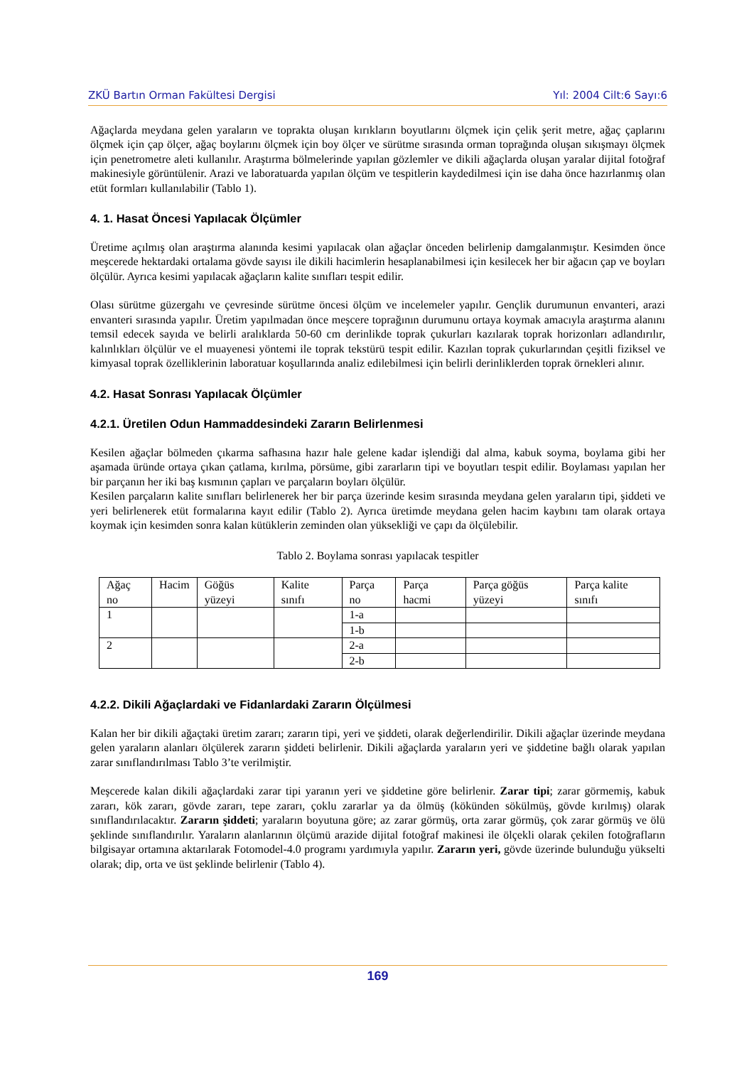ZKÜ Bartın Orman Fakültesi Dergisi Yıl: 2004 Cilt:6 Sayı:6
Ağaçlarda meydana gelen yaraların ve toprakta oluşan kırıkların boyutlarını ölçmek için çelik şerit metre, ağaç çaplarını ölçmek için çap ölçer, ağaç boylarını ölçmek için boy ölçer ve sürütme sırasında orman toprağında oluşan sıkışmayı ölçmek için penetrometre aleti kullanılır. Araştırma bölmelerinde yapılan gözlemler ve dikili ağaçlarda oluşan yaralar dijital fotoğraf makinesiyle görüntülenir. Arazi ve laboratuarda yapılan ölçüm ve tespitlerin kaydedilmesi için ise daha önce hazırlanmış olan etüt formları kullanılabilir (Tablo 1).
4. 1. Hasat Öncesi Yapılacak Ölçümler
Üretime açılmış olan araştırma alanında kesimi yapılacak olan ağaçlar önceden belirlenip damgalanmıştır. Kesimden önce meşcerede hektardaki ortalama gövde sayısı ile dikili hacimlerin hesaplanabilmesi için kesilecek her bir ağacın çap ve boyları ölçülür. Ayrıca kesimi yapılacak ağaçların kalite sınıfları tespit edilir.
Olası sürütme güzergahı ve çevresinde sürütme öncesi ölçüm ve incelemeler yapılır. Gençlik durumunun envanteri, arazi envanteri sırasında yapılır. Üretim yapılmadan önce meşcere toprağının durumunu ortaya koymak amacıyla araştırma alanını temsil edecek sayıda ve belirli aralıklarda 50-60 cm derinlikde toprak çukurları kazılarak toprak horizonları adlandırılır, kalınlıkları ölçülür ve el muayenesi yöntemi ile toprak tekstürü tespit edilir. Kazılan toprak çukurlarından çeşitli fiziksel ve kimyasal toprak özelliklerinin laboratuar koşullarında analiz edilebilmesi için belirli derinliklerden toprak örnekleri alınır.
4.2. Hasat Sonrası Yapılacak Ölçümler
4.2.1. Üretilen Odun Hammaddesindeki Zararın Belirlenmesi
Kesilen ağaçlar bölmeden çıkarma safhasına hazır hale gelene kadar işlendiği dal alma, kabuk soyma, boylama gibi her aşamada üründe ortaya çıkan çatlama, kırılma, pörsüme, gibi zararların tipi ve boyutları tespit edilir. Boylaması yapılan her bir parçanın her iki baş kısmının çapları ve parçaların boyları ölçülür.
Kesilen parçaların kalite sınıfları belirlenerek her bir parça üzerinde kesim sırasında meydana gelen yaraların tipi, şiddeti ve yeri belirlenerek etüt formalarına kayıt edilir (Tablo 2). Ayrıca üretimde meydana gelen hacim kaybını tam olarak ortaya koymak için kesimden sonra kalan kütüklerin zeminden olan yüksekliği ve çapı da ölçülebilir.
Tablo 2. Boylama sonrası yapılacak tespitler
| Ağaç no | Hacim | Göğüs yüzeyi | Kalite sınıfı | Parça no | Parça hacmi | Parça göğüs yüzeyi | Parça kalite sınıfı |
| 1 | | | | 1-a | | | |
| | | | | 1-b | | | |
| 2 | | | | 2-a | | | |
| | | | | 2-b | | | |
4.2.2. Dikili Ağaçlardaki ve Fidanlardaki Zararın Ölçülmesi
Kalan her bir dikili ağaçtaki üretim zararı; zararın tipi, yeri ve şiddeti, olarak değerlendirilir. Dikili ağaçlar üzerinde meydana gelen yaraların alanları ölçülerek zararın şiddeti belirlenir. Dikili ağaçlarda yaraların yeri ve şiddetine bağlı olarak yapılan zarar sınıflandırılması Tablo 3’te verilmiştir.
Meşcerede kalan dikili ağaçlardaki zarar tipi yaranın yeri ve şiddetine göre belirlenir. Zarar tipi; zarar görmemiş, kabuk zararı, kök zararı, gövde zararı, tepe zararı, çoklu zararlar ya da ölmüş (kökünden sökülmüş, gövde kırılmış) olarak sınıflandırılacaktır. Zararın şiddeti; yaraların boyutuna göre; az zarar görmüş, orta zarar görmüş, çok zarar görmüş ve ölü şeklinde sınıflandırılır. Yaraların alanlarının ölçümü arazide dijital fotoğraf makinesi ile ölçekli olarak çekilen fotoğrafların bilgisayar ortamına aktarılarak Fotomodel-4.0 programı yardımıyla yapılır. Zararın yeri, gövde üzerinde bulunduğu yükselti olarak; dip, orta ve üst şeklinde belirlenir (Tablo 4).
169